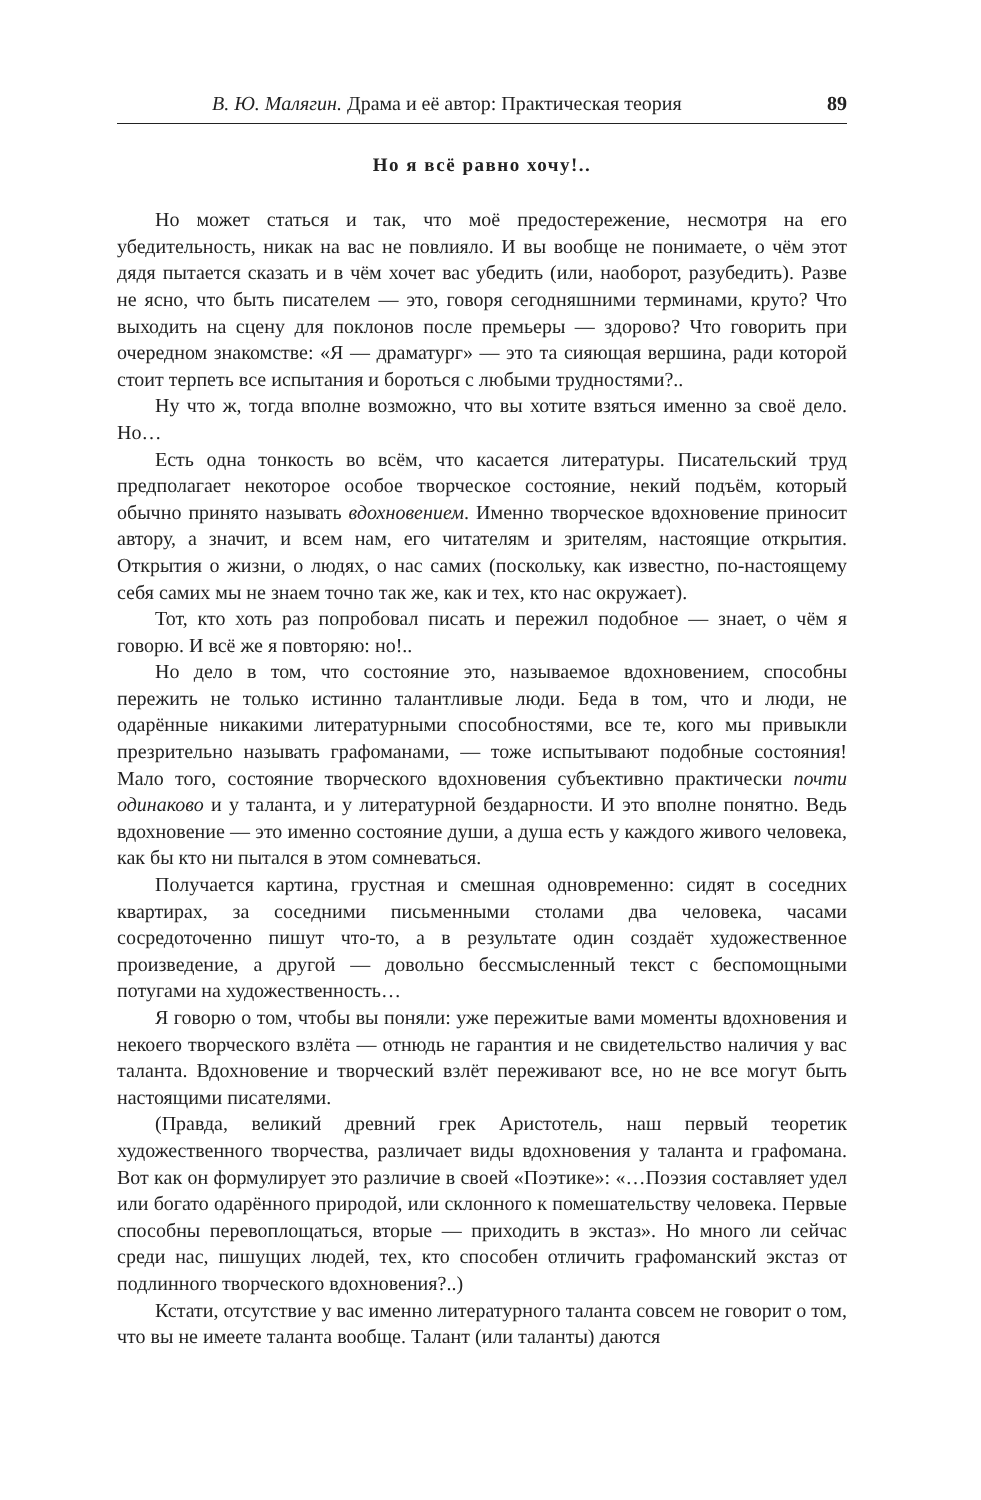В. Ю. Малягин. Драма и её автор: Практическая теория 89
Но я всё равно хочу!..
Но может статься и так, что моё предостережение, несмотря на его убедительность, никак на вас не повлияло. И вы вообще не понимаете, о чём этот дядя пытается сказать и в чём хочет вас убедить (или, наоборот, разубедить). Разве не ясно, что быть писателем — это, говоря сегодняшними терминами, круто? Что выходить на сцену для поклонов после премьеры — здорово? Что говорить при очередном знакомстве: «Я — драматург» — это та сияющая вершина, ради которой стоит терпеть все испытания и бороться с любыми трудностями?..
Ну что ж, тогда вполне возможно, что вы хотите взяться именно за своё дело. Но…
Есть одна тонкость во всём, что касается литературы. Писательский труд предполагает некоторое особое творческое состояние, некий подъём, который обычно принято называть вдохновением. Именно творческое вдохновение приносит автору, а значит, и всем нам, его читателям и зрителям, настоящие открытия. Открытия о жизни, о людях, о нас самих (поскольку, как известно, по-настоящему себя самих мы не знаем точно так же, как и тех, кто нас окружает).
Тот, кто хоть раз попробовал писать и пережил подобное — знает, о чём я говорю. И всё же я повторяю: но!..
Но дело в том, что состояние это, называемое вдохновением, способны пережить не только истинно талантливые люди. Беда в том, что и люди, не одарённые никакими литературными способностями, все те, кого мы привыкли презрительно называть графоманами, — тоже испытывают подобные состояния! Мало того, состояние творческого вдохновения субъективно практически почти одинаково и у таланта, и у литературной бездарности. И это вполне понятно. Ведь вдохновение — это именно состояние души, а душа есть у каждого живого человека, как бы кто ни пытался в этом сомневаться.
Получается картина, грустная и смешная одновременно: сидят в соседних квартирах, за соседними письменными столами два человека, часами сосредоточенно пишут что-то, а в результате один создаёт художественное произведение, а другой — довольно бессмысленный текст с беспомощными потугами на художественность…
Я говорю о том, чтобы вы поняли: уже пережитые вами моменты вдохновения и некоего творческого взлёта — отнюдь не гарантия и не свидетельство наличия у вас таланта. Вдохновение и творческий взлёт переживают все, но не все могут быть настоящими писателями.
(Правда, великий древний грек Аристотель, наш первый теоретик художественного творчества, различает виды вдохновения у таланта и графомана. Вот как он формулирует это различие в своей «Поэтике»: «…Поэзия составляет удел или богато одарённого природой, или склонного к помешательству человека. Первые способны перевоплощаться, вторые — приходить в экстаз». Но много ли сейчас среди нас, пишущих людей, тех, кто способен отличить графоманский экстаз от подлинного творческого вдохновения?..)
Кстати, отсутствие у вас именно литературного таланта совсем не говорит о том, что вы не имеете таланта вообще. Талант (или таланты) даются